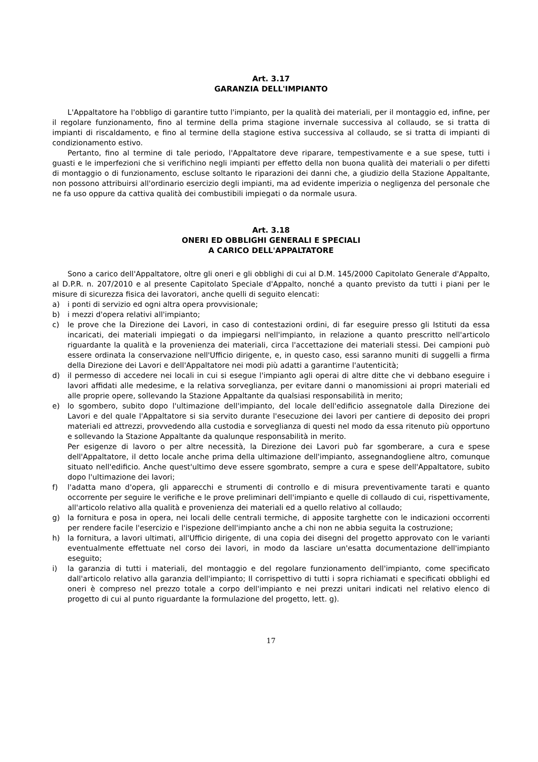Art. 3.17
GARANZIA DELL'IMPIANTO
L'Appaltatore ha l'obbligo di garantire tutto l'impianto, per la qualità dei materiali, per il montaggio ed, infine, per il regolare funzionamento, fino al termine della prima stagione invernale successiva al collaudo, se si tratta di impianti di riscaldamento, e fino al termine della stagione estiva successiva al collaudo, se si tratta di impianti di condizionamento estivo.
Pertanto, fino al termine di tale periodo, l'Appaltatore deve riparare, tempestivamente e a sue spese, tutti i guasti e le imperfezioni che si verifichino negli impianti per effetto della non buona qualità dei materiali o per difetti di montaggio o di funzionamento, escluse soltanto le riparazioni dei danni che, a giudizio della Stazione Appaltante, non possono attribuirsi all'ordinario esercizio degli impianti, ma ad evidente imperizia o negligenza del personale che ne fa uso oppure da cattiva qualità dei combustibili impiegati o da normale usura.
Art. 3.18
ONERI ED OBBLIGHI GENERALI E SPECIALI
A CARICO DELL'APPALTATORE
Sono a carico dell'Appaltatore, oltre gli oneri e gli obblighi di cui al D.M. 145/2000 Capitolato Generale d'Appalto, al D.P.R. n. 207/2010 e al presente Capitolato Speciale d'Appalto, nonché a quanto previsto da tutti i piani per le misure di sicurezza fisica dei lavoratori, anche quelli di seguito elencati:
a) i ponti di servizio ed ogni altra opera provvisionale;
b) i mezzi d'opera relativi all'impianto;
c) le prove che la Direzione dei Lavori, in caso di contestazioni ordini, di far eseguire presso gli Istituti da essa incaricati, dei materiali impiegati o da impiegarsi nell'impianto, in relazione a quanto prescritto nell'articolo riguardante la qualità e la provenienza dei materiali, circa l'accettazione dei materiali stessi. Dei campioni può essere ordinata la conservazione nell'Ufficio dirigente, e, in questo caso, essi saranno muniti di suggelli a firma della Direzione dei Lavori e dell'Appaltatore nei modi più adatti a garantirne l'autenticità;
d) il permesso di accedere nei locali in cui si esegue l'impianto agli operai di altre ditte che vi debbano eseguire i lavori affidati alle medesime, e la relativa sorveglianza, per evitare danni o manomissioni ai propri materiali ed alle proprie opere, sollevando la Stazione Appaltante da qualsiasi responsabilità in merito;
e) lo sgombero, subito dopo l'ultimazione dell'impianto, del locale dell'edificio assegnatole dalla Direzione dei Lavori e del quale l'Appaltatore si sia servito durante l'esecuzione dei lavori per cantiere di deposito dei propri materiali ed attrezzi, provvedendo alla custodia e sorveglianza di questi nel modo da essa ritenuto più opportuno e sollevando la Stazione Appaltante da qualunque responsabilità in merito.
Per esigenze di lavoro o per altre necessità, la Direzione dei Lavori può far sgomberare, a cura e spese dell'Appaltatore, il detto locale anche prima della ultimazione dell'impianto, assegnandogliene altro, comunque situato nell'edificio. Anche quest'ultimo deve essere sgombrato, sempre a cura e spese dell'Appaltatore, subito dopo l'ultimazione dei lavori;
f) l'adatta mano d'opera, gli apparecchi e strumenti di controllo e di misura preventivamente tarati e quanto occorrente per seguire le verifiche e le prove preliminari dell'impianto e quelle di collaudo di cui, rispettivamente, all'articolo relativo alla qualità e provenienza dei materiali ed a quello relativo al collaudo;
g) la fornitura e posa in opera, nei locali delle centrali termiche, di apposite targhette con le indicazioni occorrenti per rendere facile l'esercizio e l'ispezione dell'impianto anche a chi non ne abbia seguita la costruzione;
h) la fornitura, a lavori ultimati, all'Ufficio dirigente, di una copia dei disegni del progetto approvato con le varianti eventualmente effettuate nel corso dei lavori, in modo da lasciare un'esatta documentazione dell'impianto eseguito;
i) la garanzia di tutti i materiali, del montaggio e del regolare funzionamento dell'impianto, come specificato dall'articolo relativo alla garanzia dell'impianto; Il corrispettivo di tutti i sopra richiamati e specificati obblighi ed oneri è compreso nel prezzo totale a corpo dell'impianto e nei prezzi unitari indicati nel relativo elenco di progetto di cui al punto riguardante la formulazione del progetto, lett. g).
17